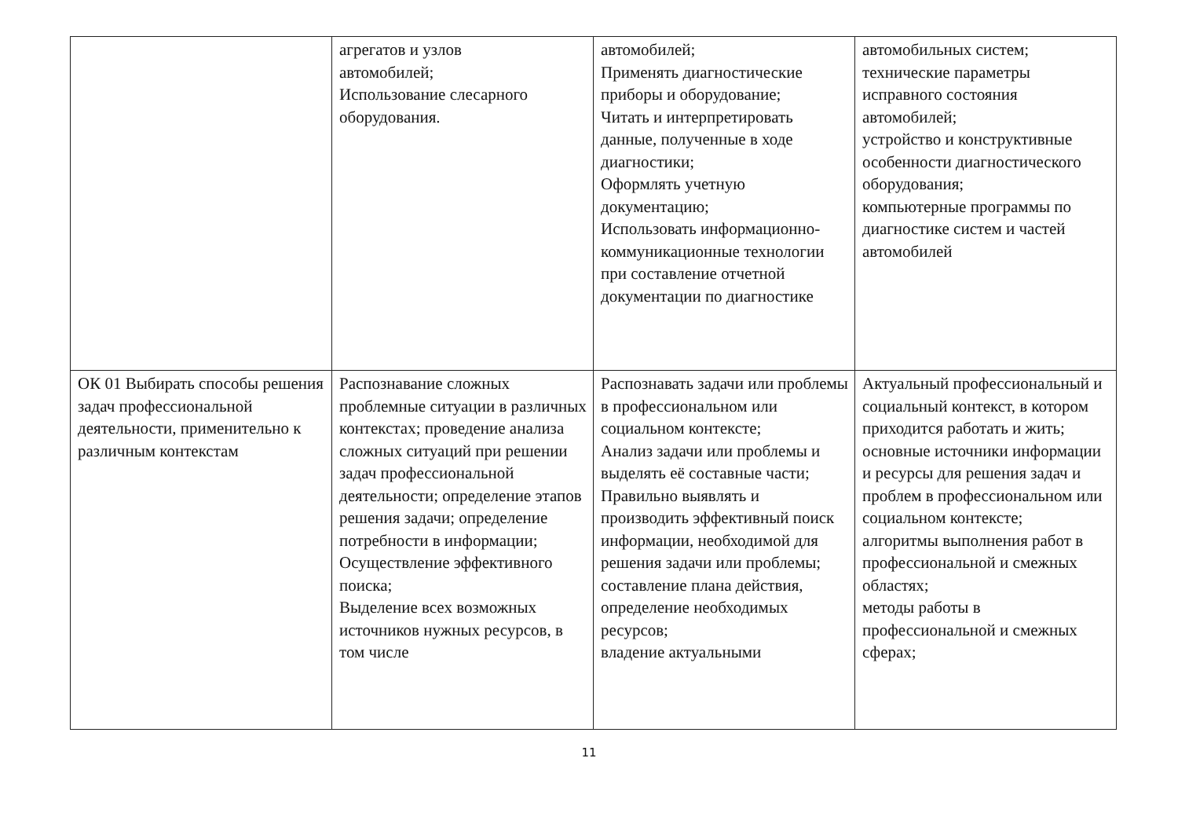| | агрегатов и узлов автомобилей; Использование слесарного оборудования. | автомобилей; Применять диагностические приборы и оборудование; Читать и интерпретировать данные, полученные в ходе диагностики; Оформлять учетную документацию; Использовать информационно-коммуникационные технологии при составление отчетной документации по диагностике | автомобильных систем; технические параметры исправного состояния автомобилей; устройство и конструктивные особенности диагностического оборудования; компьютерные программы по диагностике систем и частей автомобилей |
| ОК 01 Выбирать способы решения задач профессиональной деятельности, применительно к различным контекстам | Распознавание сложных проблемные ситуации в различных контекстах; проведение анализа сложных ситуаций при решении задач профессиональной деятельности; определение этапов решения задачи; определение потребности в информации; Осуществление эффективного поиска; Выделение всех возможных источников нужных ресурсов, в том числе | Распознавать задачи или проблемы в профессиональном или социальном контексте; Анализ задачи или проблемы и выделять её составные части; Правильно выявлять и производить эффективный поиск информации, необходимой для решения задачи или проблемы; составление плана действия, определение необходимых ресурсов; владение актуальными | Актуальный профессиональный и социальный контекст, в котором приходится работать и жить; основные источники информации и ресурсы для решения задач и проблем в профессиональном или социальном контексте; алгоритмы выполнения работ в профессиональной и смежных областях; методы работы в профессиональной и смежных сферах; |
11